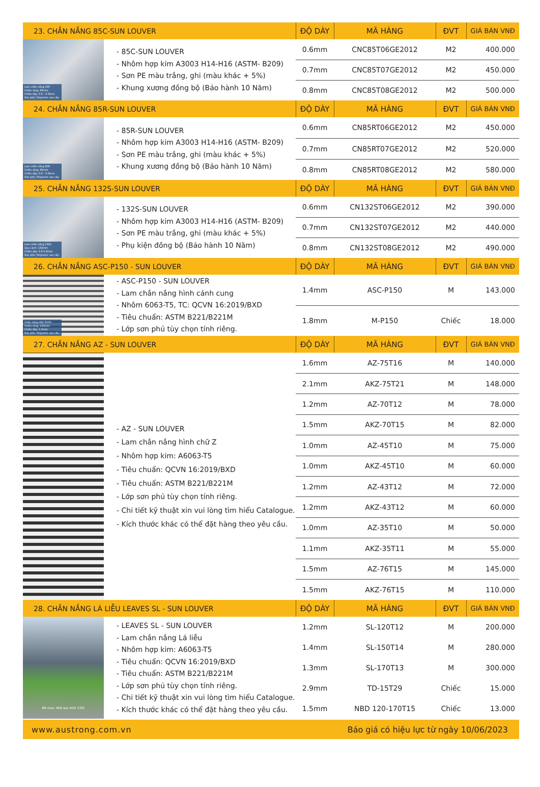| 23. CHẮN NẮNG 85C-SUN LOUVER | | ĐỘ DÀY | MÃ HÀNG | ĐVT | GIÁ BÁN VNĐ |
| --- | --- | --- | --- | --- | --- |
| Lam chắn nắng C85 Chiều rộng: 85mm Chiều dày: 0.6 – 0.8mm Sơn phủ: Polyester cao cấp | - 85C-SUN LOUVER - Nhôm hợp kim A3003 H14-H16 (ASTM- B209) - Sơn PE màu trắng, ghi (màu khác + 5%) - Khung xương đồng bộ (Bảo hành 10 Năm) | 0.6mm | CNC85T06GE2012 | M2 | 400.000 |
| | | 0.7mm | CNC85T07GE2012 | M2 | 450.000 |
| | | 0.8mm | CNC85T08GE2012 | M2 | 500.000 |
| 24. CHẮN NẮNG 85R-SUN LOUVER | | ĐỘ DÀY | MÃ HÀNG | ĐVT | GIÁ BÁN VNĐ |
| Lam chắn nắng 85R Chiều rộng: 85mm Chiều dày: 0.6 – 0.8mm Sơn phủ: Polyester cao cấp | - 85R-SUN LOUVER - Nhôm hợp kim A3003 H14-H16 (ASTM- B209) - Sơn PE màu trắng, ghi (màu khác + 5%) - Khung xương đồng bộ (Bảo hành 10 Năm) | 0.6mm | CN85RT06GE2012 | M2 | 450.000 |
| | | 0.7mm | CN85RT07GE2012 | M2 | 520.000 |
| | | 0.8mm | CN85RT08GE2012 | M2 | 580.000 |
| 25. CHẮN NẮNG 132S-SUN LOUVER | | ĐỘ DÀY | MÃ HÀNG | ĐVT | GIÁ BÁN VNĐ |
| Lam chắn nắng 132S Quy cách: 132mm Chiều dày: 0.6-0.8mm Sơn phủ: Polyester cao cấp | - 132S-SUN LOUVER - Nhôm hợp kim A3003 H14-H16 (ASTM- B209) - Sơn PE màu trắng, ghi (màu khác + 5%) - Phụ kiện đồng bộ (Bảo hành 10 Năm) | 0.6mm | CN132ST06GE2012 | M2 | 390.000 |
| | | 0.7mm | CN132ST07GE2012 | M2 | 440.000 |
| | | 0.8mm | CN132ST08GE2012 | M2 | 490.000 |
| 26. CHẮN NẮNG ASC-P150 - SUN LOUVER | | ĐỘ DÀY | MÃ HÀNG | ĐVT | GIÁ BÁN VNĐ |
| Chắn nắng ASC P150 Chiều rộng: 150mm Chiều dày: 1.2mm Sơn phủ: Polyester cao cấp | - ASC-P150 - SUN LOUVER - Lam chắn nắng hình cánh cung - Nhôm 6063-T5, TC: QCVN 16:2019/BXD - Tiêu chuẩn: ASTM B221/B221M - Lớp sơn phủ tùy chọn tính riêng. | 1.4mm | ASC-P150 | M | 143.000 |
| | | 1.8mm | M-P150 | Chiếc | 18.000 |
| 27. CHẮN NẮNG AZ - SUN LOUVER | | ĐỘ DÀY | MÃ HÀNG | ĐVT | GIÁ BÁN VNĐ |
| | - AZ - SUN LOUVER - Lam chắn nắng hình chữ Z - Nhôm hợp kim: A6063-T5 - Tiêu chuẩn: QCVN 16:2019/BXD - Tiêu chuẩn: ASTM B221/B221M - Lớp sơn phủ tùy chọn tính riêng. - Chi tiết kỹ thuật xin vui lòng tìm hiểu Catalogue. - Kích thước khác có thể đặt hàng theo yêu cầu. | 1.6mm | AZ-75T16 | M | 140.000 |
| | | 2.1mm | AKZ-75T21 | M | 148.000 |
| | | 1.2mm | AZ-70T12 | M | 78.000 |
| | | 1.5mm | AKZ-70T15 | M | 82.000 |
| | | 1.0mm | AZ-45T10 | M | 75.000 |
| | | 1.0mm | AKZ-45T10 | M | 60.000 |
| | | 1.2mm | AZ-43T12 | M | 72.000 |
| | | 1.2mm | AKZ-43T12 | M | 60.000 |
| | | 1.0mm | AZ-35T10 | M | 50.000 |
| | | 1.1mm | AKZ-35T11 | M | 55.000 |
| | | 1.5mm | AZ-76T15 | M | 145.000 |
| | | 1.5mm | AKZ-76T15 | M | 110.000 |
| 28. CHẮN NẮNG LÁ LIỄU LEAVES SL - SUN LOUVER | | ĐỘ DÀY | MÃ HÀNG | ĐVT | GIÁ BÁN VNĐ |
| Mã màu: Nhũ bạc AUS 1331 | - LEAVES SL - SUN LOUVER - Lam chắn nắng Lá liễu - Nhôm hợp kim: A6063-T5 - Tiêu chuẩn: QCVN 16:2019/BXD - Tiêu chuẩn: ASTM B221/B221M - Lớp sơn phủ tùy chọn tính riêng. - Chi tiết kỹ thuật xin vui lòng tìm hiểu Catalogue. - Kích thước khác có thể đặt hàng theo yêu cầu. | 1.2mm | SL-120T12 | M | 200.000 |
| | | 1.4mm | SL-150T14 | M | 280.000 |
| | | 1.3mm | SL-170T13 | M | 300.000 |
| | | 2.9mm | TD-15T29 | Chiếc | 15.000 |
| | | 1.5mm | NBD 120-170T15 | Chiếc | 13.000 |
www.austrong.com.vn Báo giá có hiệu lực từ ngày 10/06/2023